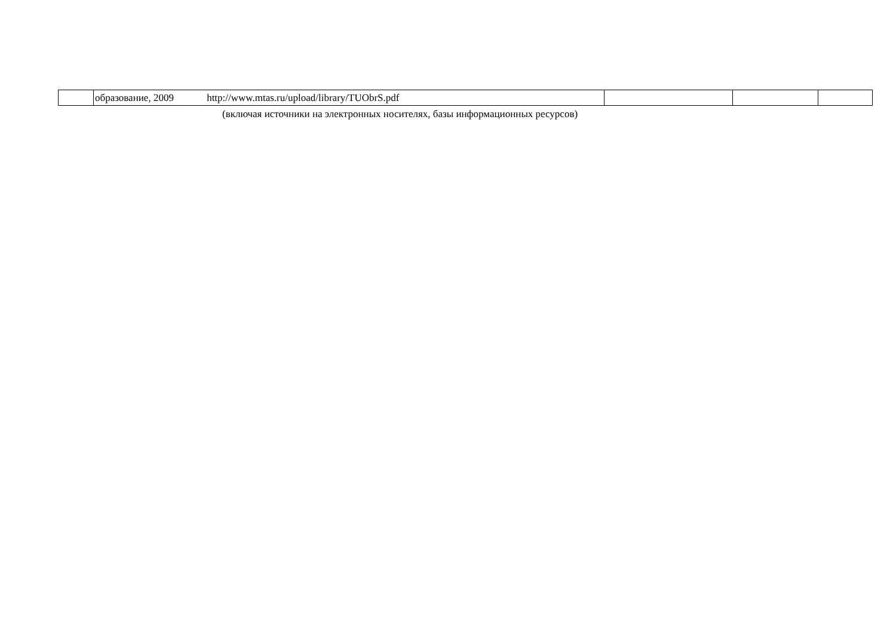| | образование, 2009 http://www.mtas.ru/upload/library/TUObrS.pdf | | | |
(включая источники на электронных носителях, базы информационных ресурсов)